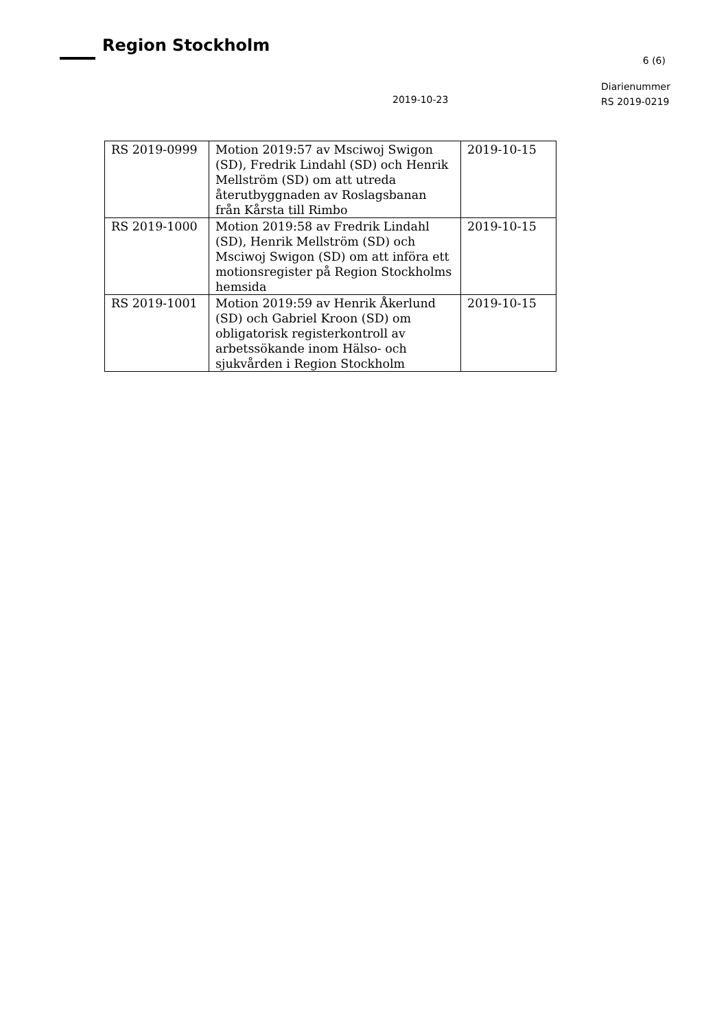Region Stockholm
6 (6)
Diarienummer
RS 2019-0219
2019-10-23
| RS 2019-0999 | Motion 2019:57 av Msciwoj Swigon (SD), Fredrik Lindahl (SD) och Henrik Mellström (SD) om att utreda återutbyggnaden av Roslagsbanan från Kårsta till Rimbo | 2019-10-15 |
| RS 2019-1000 | Motion 2019:58 av Fredrik Lindahl (SD), Henrik Mellström (SD) och Msciwoj Swigon (SD) om att införa ett motionsregister på Region Stockholms hemsida | 2019-10-15 |
| RS 2019-1001 | Motion 2019:59 av Henrik Åkerlund (SD) och Gabriel Kroon (SD) om obligatorisk registerkontroll av arbetssökande inom Hälso- och sjukvården i Region Stockholm | 2019-10-15 |